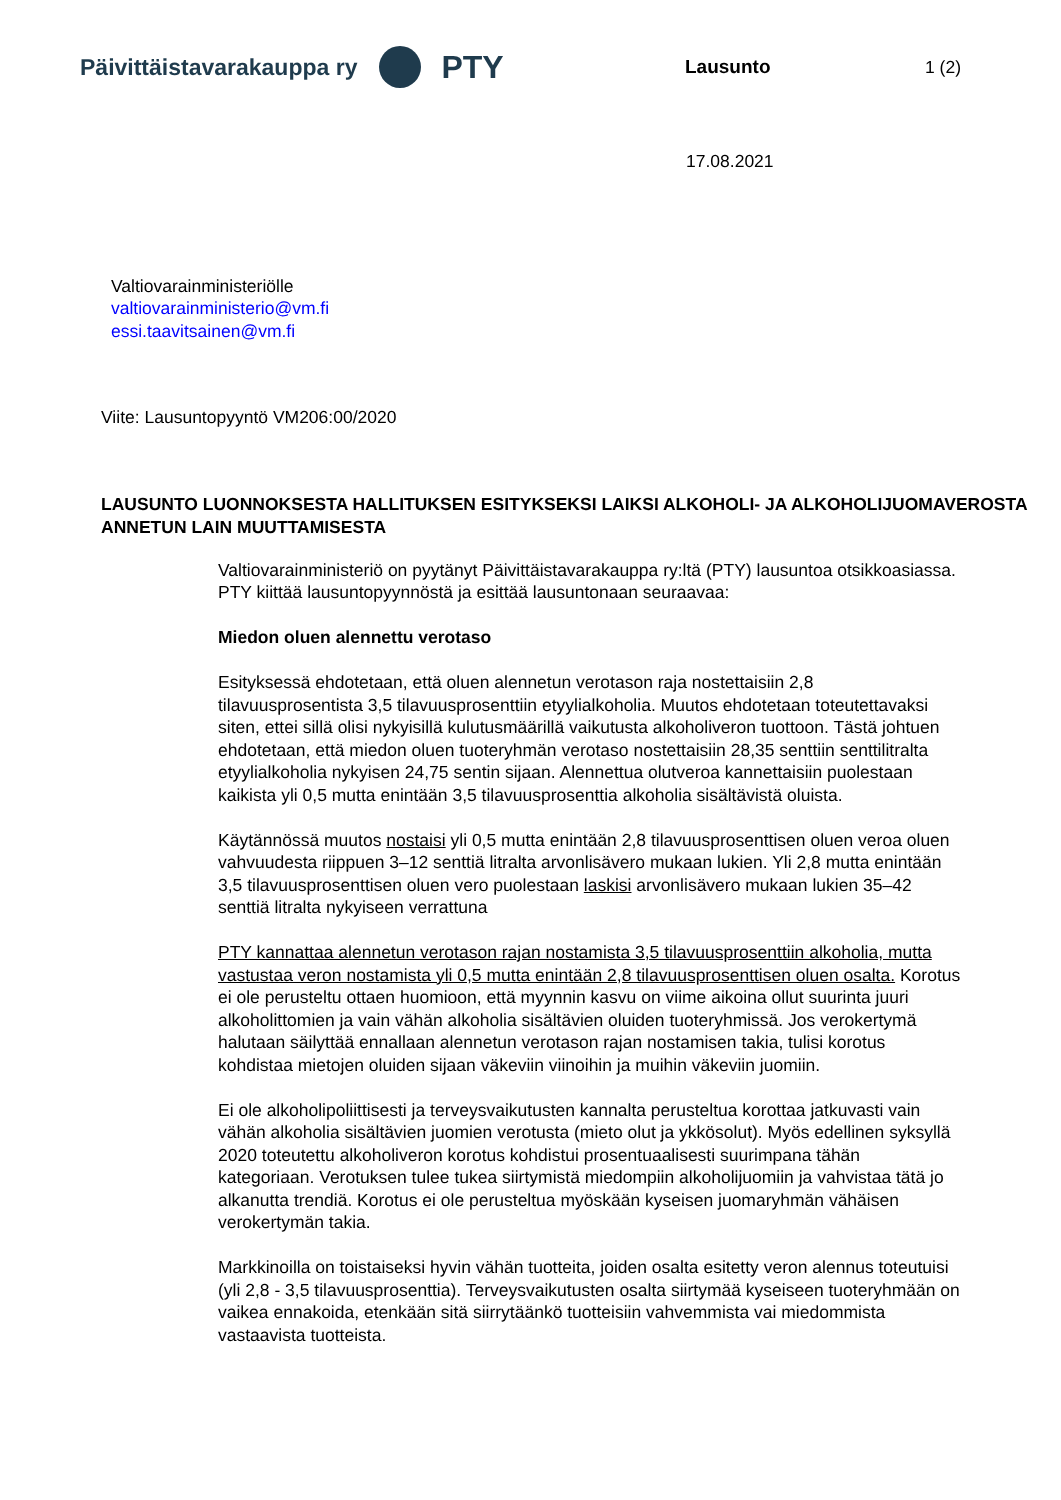Päivittäistavarakauppa ry PTY
Lausunto 1 (2)
17.08.2021
Valtiovarainministeriölle
valtiovarainministerio@vm.fi
essi.taavitsainen@vm.fi
Viite: Lausuntopyyntö VM206:00/2020
LAUSUNTO LUONNOKSESTA HALLITUKSEN ESITYKSEKSI LAIKSI ALKOHOLI- JA ALKOHOLIJUOMAVEROSTA ANNETUN LAIN MUUTTAMISESTA
Valtiovarainministeriö on pyytänyt Päivittäistavarakauppa ry:ltä (PTY) lausuntoa otsikkoasiassa. PTY kiittää lausuntopyynnöstä ja esittää lausuntonaan seuraavaa:
Miedon oluen alennettu verotaso
Esityksessä ehdotetaan, että oluen alennetun verotason raja nostettaisiin 2,8 tilavuusprosentista 3,5 tilavuusprosenttiin etyylialkoholia. Muutos ehdotetaan toteutettavaksi siten, ettei sillä olisi nykyisillä kulutusmäärillä vaikutusta alkoholiveron tuottoon. Tästä johtuen ehdotetaan, että miedon oluen tuoteryhmän verotaso nostettaisiin 28,35 senttiin senttilitralta etyylialkoholia nykyisen 24,75 sentin sijaan. Alennettua olutveroa kannettaisiin puolestaan kaikista yli 0,5 mutta enintään 3,5 tilavuusprosenttia alkoholia sisältävistä oluista.
Käytännössä muutos nostaisi yli 0,5 mutta enintään 2,8 tilavuusprosenttisen oluen veroa oluen vahvuudesta riippuen 3–12 senttiä litralta arvonlisävero mukaan lukien. Yli 2,8 mutta enintään 3,5 tilavuusprosenttisen oluen vero puolestaan laskisi arvonlisävero mukaan lukien 35–42 senttiä litralta nykyiseen verrattuna
PTY kannattaa alennetun verotason rajan nostamista 3,5 tilavuusprosenttiin alkoholia, mutta vastustaa veron nostamista yli 0,5 mutta enintään 2,8 tilavuusprosenttisen oluen osalta. Korotus ei ole perusteltu ottaen huomioon, että myynnin kasvu on viime aikoina ollut suurinta juuri alkoholittomien ja vain vähän alkoholia sisältävien oluiden tuoteryhmissä. Jos verokertymä halutaan säilyttää ennallaan alennetun verotason rajan nostamisen takia, tulisi korotus kohdistaa mietojen oluiden sijaan väkeviin viinoihin ja muihin väkeviin juomiin.
Ei ole alkoholipoliittisesti ja terveysvaikutusten kannalta perusteltua korottaa jatkuvasti vain vähän alkoholia sisältävien juomien verotusta (mieto olut ja ykkösolut). Myös edellinen syksyllä 2020 toteutettu alkoholiveron korotus kohdistui prosentuaalisesti suurimpana tähän kategoriaan. Verotuksen tulee tukea siirtymistä miedompiin alkoholijuomiin ja vahvistaa tätä jo alkanutta trendiä. Korotus ei ole perusteltua myöskään kyseisen juomaryhmän vähäisen verokertymän takia.
Markkinoilla on toistaiseksi hyvin vähän tuotteita, joiden osalta esitetty veron alennus toteutuisi (yli 2,8 - 3,5 tilavuusprosenttia). Terveysvaikutusten osalta siirtymää kyseiseen tuoteryhmään on vaikea ennakoida, etenkään sitä siirrytäänkö tuotteisiin vahvemmista vai miedommista vastaavista tuotteista.